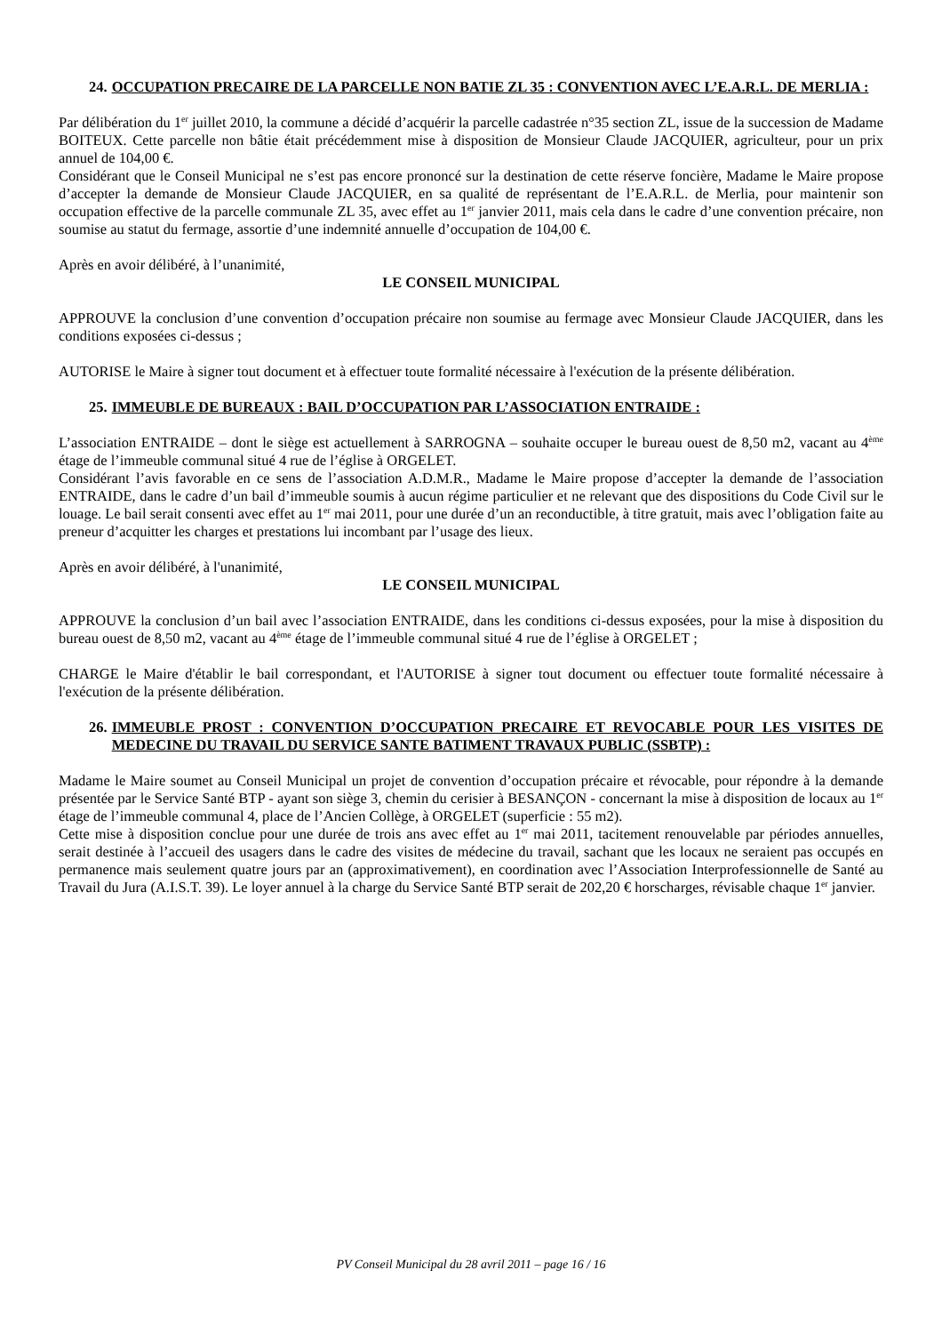24. OCCUPATION PRECAIRE DE LA PARCELLE NON BATIE ZL 35 : CONVENTION AVEC L’E.A.R.L. DE MERLIA :
Par délibération du 1<sup>er</sup> juillet 2010, la commune a décidé d’acquérir la parcelle cadastrée n°35 section ZL, issue de la succession de Madame BOITEUX. Cette parcelle non bâtie était précédemment mise à disposition de Monsieur Claude JACQUIER, agriculteur, pour un prix annuel de 104,00 €.
Considérant que le Conseil Municipal ne s’est pas encore prononcé sur la destination de cette réserve foncière, Madame le Maire propose d’accepter la demande de Monsieur Claude JACQUIER, en sa qualité de représentant de l’E.A.R.L. de Merlia, pour maintenir son occupation effective de la parcelle communale ZL 35, avec effet au 1<sup>er</sup> janvier 2011, mais cela dans le cadre d’une convention précaire, non soumise au statut du fermage, assortie d’une indemnité annuelle d’occupation de 104,00 €.
Après en avoir délibéré, à l’unanimité,
LE CONSEIL MUNICIPAL
APPROUVE la conclusion d’une convention d’occupation précaire non soumise au fermage avec Monsieur Claude JACQUIER, dans les conditions exposées ci-dessus ;
AUTORISE le Maire à signer tout document et à effectuer toute formalité nécessaire à l'exécution de la présente délibération.
25. IMMEUBLE DE BUREAUX : BAIL D’OCCUPATION PAR L’ASSOCIATION ENTRAIDE :
L’association ENTRAIDE – dont le siège est actuellement à SARROGNA – souhaite occuper le bureau ouest de 8,50 m2, vacant au 4<sup>ème</sup> étage de l’immeuble communal situé 4 rue de l’église à ORGELET.
Considérant l’avis favorable en ce sens de l’association A.D.M.R., Madame le Maire propose d’accepter la demande de l’association ENTRAIDE, dans le cadre d’un bail d’immeuble soumis à aucun régime particulier et ne relevant que des dispositions du Code Civil sur le louage. Le bail serait consenti avec effet au 1<sup>er</sup> mai 2011, pour une durée d’un an reconductible, à titre gratuit, mais avec l’obligation faite au preneur d’acquitter les charges et prestations lui incombant par l’usage des lieux.
Après en avoir délibéré, à l'unanimité,
LE CONSEIL MUNICIPAL
APPROUVE la conclusion d’un bail avec l’association ENTRAIDE, dans les conditions ci-dessus exposées, pour la mise à disposition du bureau ouest de 8,50 m2, vacant au 4<sup>ème</sup> étage de l’immeuble communal situé 4 rue de l’église à ORGELET ;
CHARGE le Maire d'établir le bail correspondant, et l'AUTORISE à signer tout document ou effectuer toute formalité nécessaire à l'exécution de la présente délibération.
26. IMMEUBLE PROST : CONVENTION D’OCCUPATION PRECAIRE ET REVOCABLE POUR LES VISITES DE MEDECINE DU TRAVAIL DU SERVICE SANTE BATIMENT TRAVAUX PUBLIC (SSBTP) :
Madame le Maire soumet au Conseil Municipal un projet de convention d’occupation précaire et révocable, pour répondre à la demande présentée par le Service Santé BTP - ayant son siège 3, chemin du cerisier à BESANÇON - concernant la mise à disposition de locaux au 1<sup>er</sup> étage de l’immeuble communal 4, place de l’Ancien Collège, à ORGELET (superficie : 55 m2).
Cette mise à disposition conclue pour une durée de trois ans avec effet au 1<sup>er</sup> mai 2011, tacitement renouvelable par périodes annuelles, serait destinée à l’accueil des usagers dans le cadre des visites de médecine du travail, sachant que les locaux ne seraient pas occupés en permanence mais seulement quatre jours par an (approximativement), en coordination avec l’Association Interprofessionnelle de Santé au Travail du Jura (A.I.S.T. 39). Le loyer annuel à la charge du Service Santé BTP serait de 202,20 € horscharges, révisable chaque 1<sup>er</sup> janvier.
PV Conseil Municipal du 28 avril 2011 – page 16 / 16